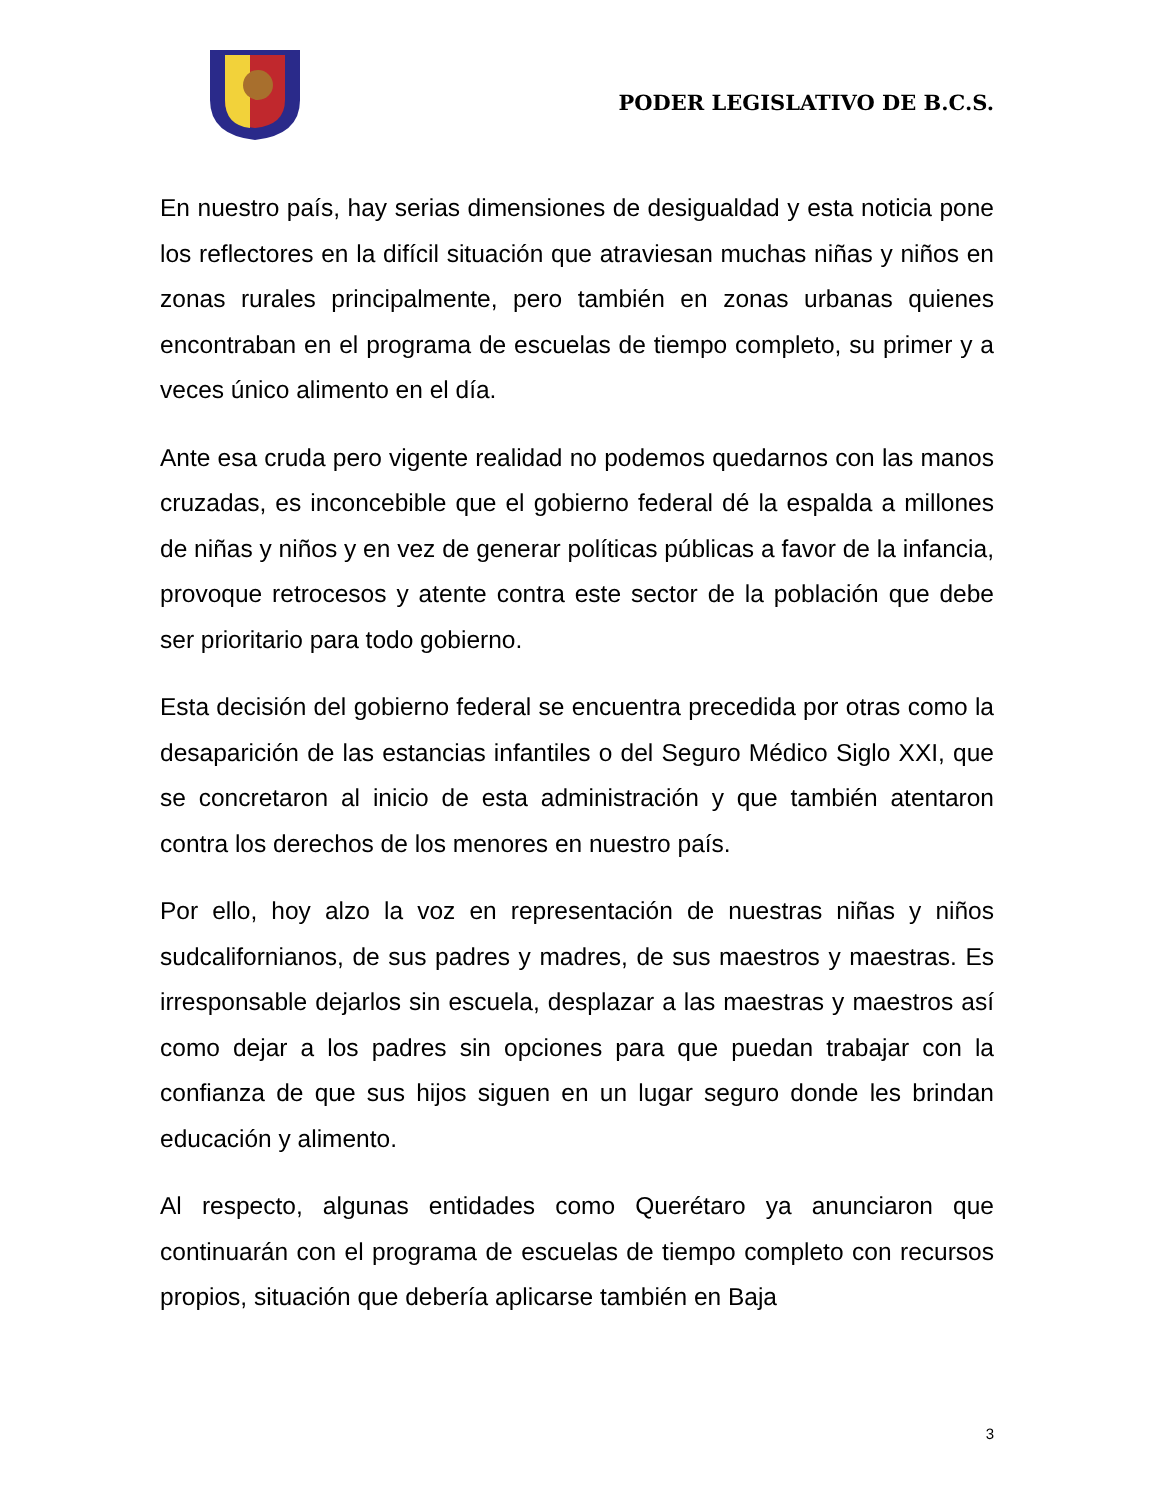PODER LEGISLATIVO DE B.C.S.
En nuestro país, hay serias dimensiones de desigualdad y esta noticia pone los reflectores en la difícil situación que atraviesan muchas niñas y niños en zonas rurales principalmente, pero también en zonas urbanas quienes encontraban en el programa de escuelas de tiempo completo, su primer y a veces único alimento en el día.
Ante esa cruda pero vigente realidad no podemos quedarnos con las manos cruzadas, es inconcebible que el gobierno federal dé la espalda a millones de niñas y niños y en vez de generar políticas públicas a favor de la infancia, provoque retrocesos y atente contra este sector de la población que debe ser prioritario para todo gobierno.
Esta decisión del gobierno federal se encuentra precedida por otras como la desaparición de las estancias infantiles o del Seguro Médico Siglo XXI, que se concretaron al inicio de esta administración y que también atentaron contra los derechos de los menores en nuestro país.
Por ello, hoy alzo la voz en representación de nuestras niñas y niños sudcalifornianos, de sus padres y madres, de sus maestros y maestras. Es irresponsable dejarlos sin escuela, desplazar a las maestras y maestros así como dejar a los padres sin opciones para que puedan trabajar con la confianza de que sus hijos siguen en un lugar seguro donde les brindan educación y alimento.
Al respecto, algunas entidades como Querétaro ya anunciaron que continuarán con el programa de escuelas de tiempo completo con recursos propios, situación que debería aplicarse también en Baja
3